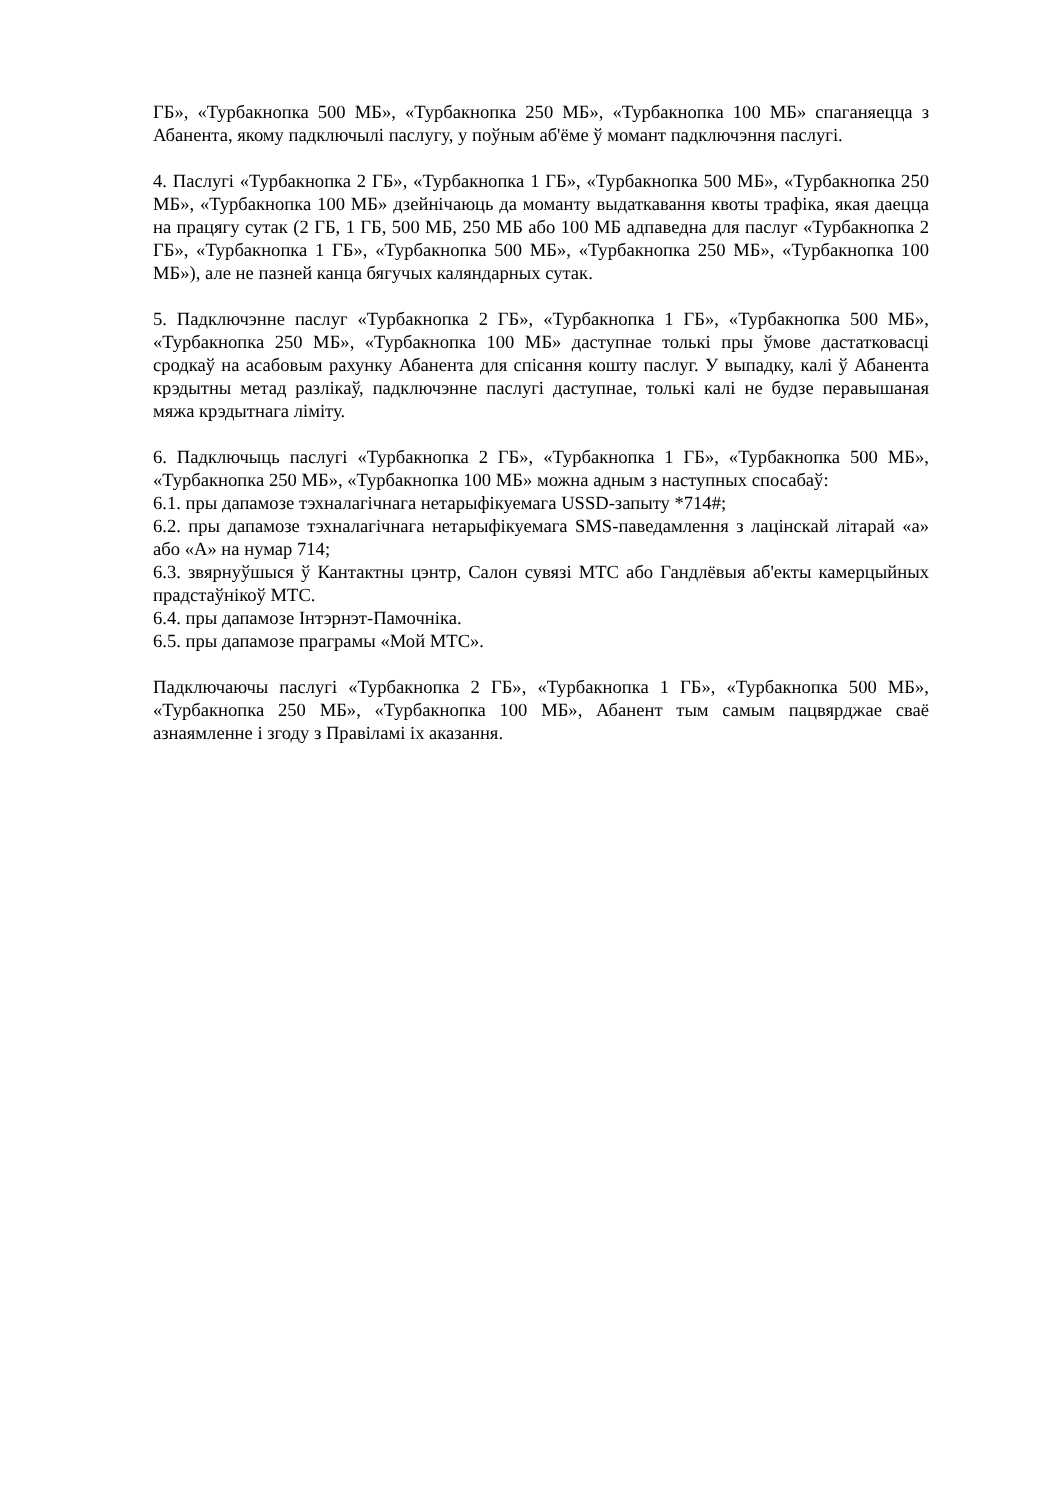ГБ», «Турбакнопка 500 МБ», «Турбакнопка 250 МБ», «Турбакнопка 100 МБ» спаганяецца з Абанента, якому падключылі паслугу, у поўным аб'ёме ў момант падключэння паслугі.
4. Паслугі «Турбакнопка 2 ГБ», «Турбакнопка 1 ГБ», «Турбакнопка 500 МБ», «Турбакнопка 250 МБ», «Турбакнопка 100 МБ» дзейнічаюць да моманту выдаткавання квоты трафіка, якая даецца на працягу сутак (2 ГБ, 1 ГБ, 500 МБ, 250 МБ або 100 МБ адпаведна для паслуг «Турбакнопка 2 ГБ», «Турбакнопка 1 ГБ», «Турбакнопка 500 МБ», «Турбакнопка 250 МБ», «Турбакнопка 100 МБ»), але не пазней канца бягучых каляндарных сутак.
5. Падключэнне паслуг «Турбакнопка 2 ГБ», «Турбакнопка 1 ГБ», «Турбакнопка 500 МБ», «Турбакнопка 250 МБ», «Турбакнопка 100 МБ» даступнае толькі пры ўмове дастатковасці сродкаў на асабовым рахунку Абанента для спісання кошту паслуг. У выпадку, калі ў Абанента крэдытны метад разлікаў, падключэнне паслугі даступнае, толькі калі не будзе перавышаная мяжа крэдытнага ліміту.
6. Падключыць паслугі «Турбакнопка 2 ГБ», «Турбакнопка 1 ГБ», «Турбакнопка 500 МБ», «Турбакнопка 250 МБ», «Турбакнопка 100 МБ» можна адным з наступных спосабаў:
6.1. пры дапамозе тэхналагічнага нетарыфікуемага USSD-запыту *714#;
6.2. пры дапамозе тэхналагічнага нетарыфікуемага SMS-паведамлення з лацінскай літарай «а» або «А» на нумар 714;
6.3. звярнуўшыся ў Кантактны цэнтр, Салон сувязі МТС або Гандлёвыя аб'екты камерцыйных прадстаўнікоў МТС.
6.4. пры дапамозе Інтэрнэт-Памочніка.
6.5. пры дапамозе праграмы «Мой МТС».
Падключаючы паслугі «Турбакнопка 2 ГБ», «Турбакнопка 1 ГБ», «Турбакнопка 500 МБ», «Турбакнопка 250 МБ», «Турбакнопка 100 МБ», Абанент тым самым пацвярджае сваё азнаямленне і згоду з Правіламі іх аказання.